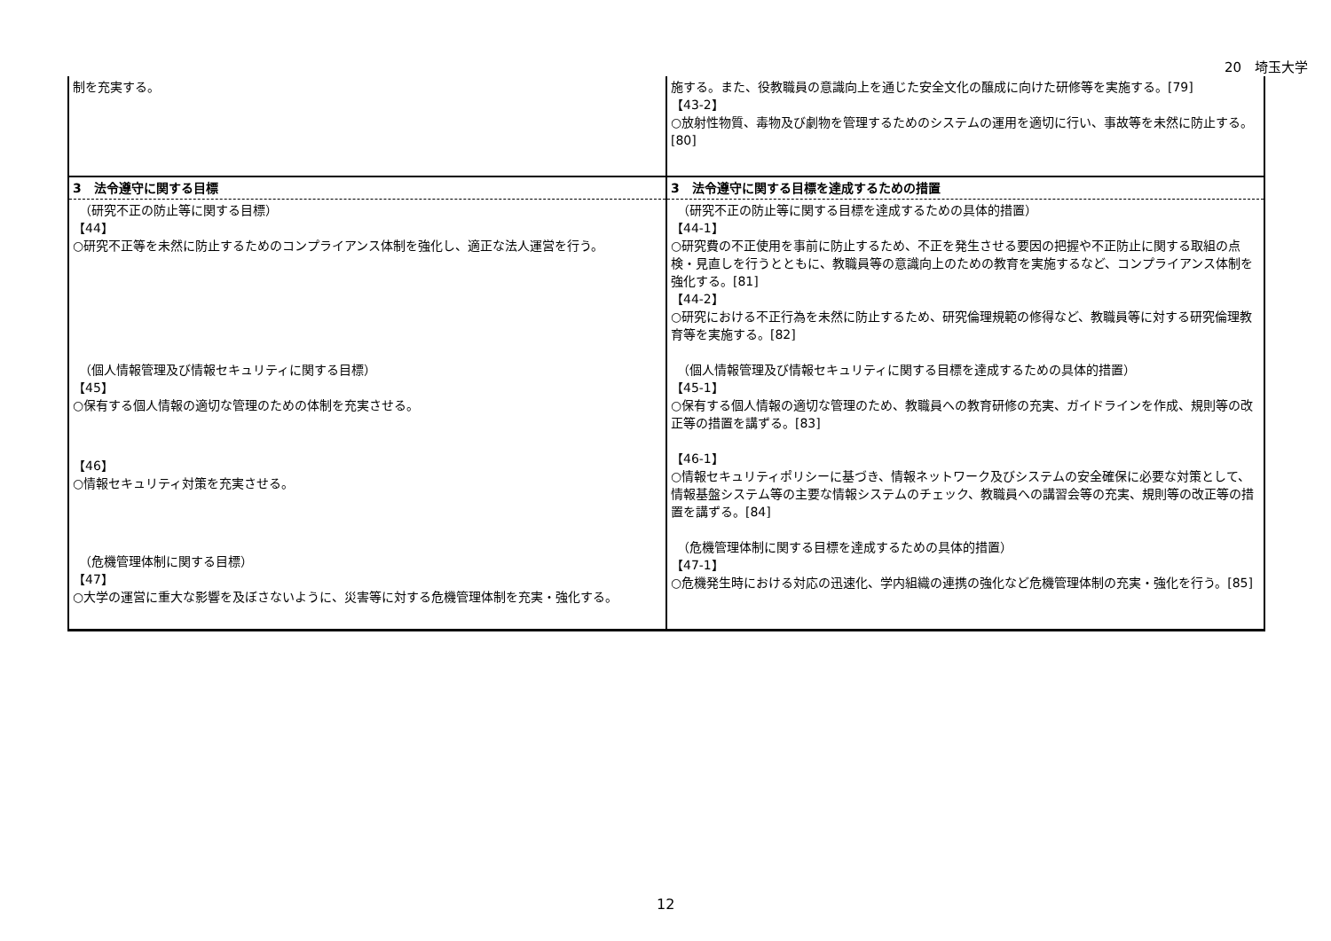20　埼玉大学
| 制を充実する。 | 施する。また、役教職員の意識向上を通じた安全文化の醸成に向けた研修等を実施する。[79] 【43-2】 ○放射性物質、毒物及び劇物を管理するためのシステムの運用を適切に行い、事故等を未然に防止する。[80] |
| 3 法令遵守に関する目標 | 3 法令遵守に関する目標を達成するための措置 |
| （研究不正の防止等に関する目標） 【44】 ○研究不正等を未然に防止するためのコンプライアンス体制を強化し、適正な法人運営を行う。 （個人情報管理及び情報セキュリティに関する目標） 【45】 ○保有する個人情報の適切な管理のための体制を充実させる。 【46】 ○情報セキュリティ対策を充実させる。 （危機管理体制に関する目標） 【47】 ○大学の運営に重大な影響を及ぼさないように、災害等に対する危機管理体制を充実・強化する。 | （研究不正の防止等に関する目標を達成するための具体的措置） 【44-1】 ○研究費の不正使用を事前に防止するため、不正を発生させる要因の把握や不正防止に関する取組の点検・見直しを行うとともに、教職員等の意識向上のための教育を実施するなど、コンプライアンス体制を強化する。[81] 【44-2】 ○研究における不正行為を未然に防止するため、研究倫理規範の修得など、教職員等に対する研究倫理教育等を実施する。[82] （個人情報管理及び情報セキュリティに関する目標を達成するための具体的措置） 【45-1】 ○保有する個人情報の適切な管理のため、教職員への教育研修の充実、ガイドラインを作成、規則等の改正等の措置を講ずる。[83] 【46-1】 ○情報セキュリティポリシーに基づき、情報ネットワーク及びシステムの安全確保に必要な対策として、情報基盤システム等の主要な情報システムのチェック、教職員への講習会等の充実、規則等の改正等の措置を講ずる。[84] （危機管理体制に関する目標を達成するための具体的措置） 【47-1】 ○危機発生時における対応の迅速化、学内組織の連携の強化など危機管理体制の充実・強化を行う。[85] |
12